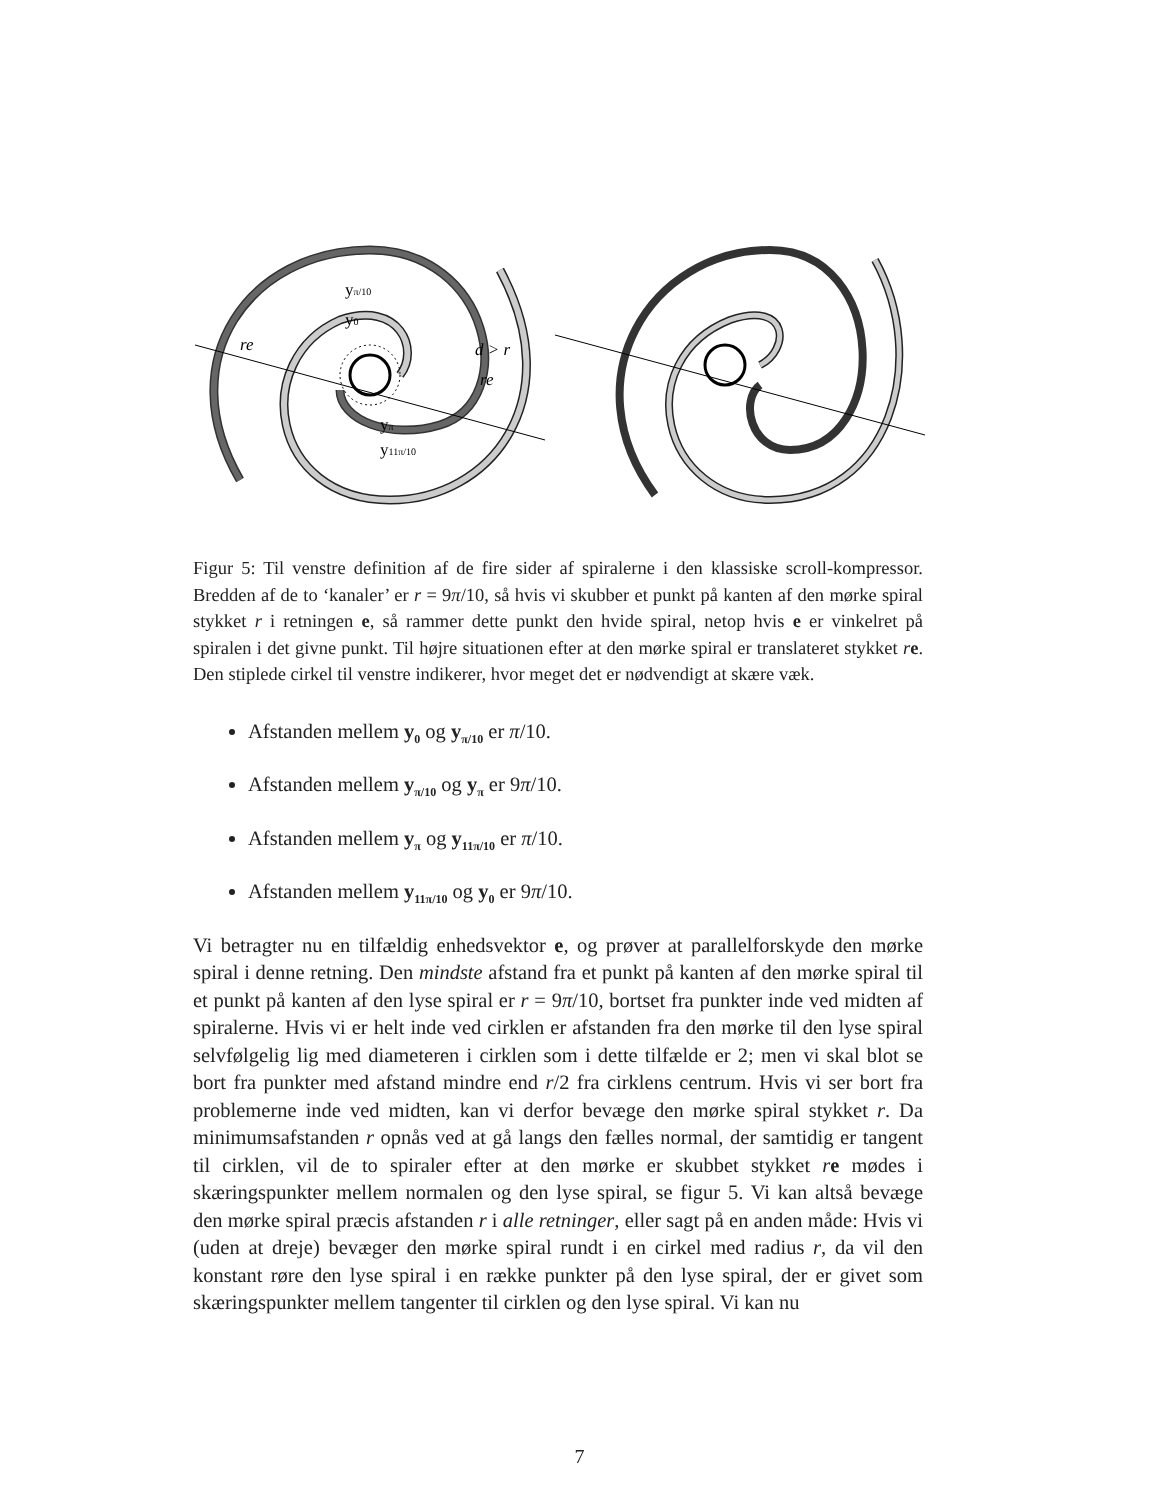yπ/10
y0
re
d > r
re
yπ
y11π/10
Figur 5: Til venstre definition af de fire sider af spiralerne i den klassiske scroll-kompressor. Bredden af de to ‘kanaler’ er r = 9π/10, så hvis vi skubber et punkt på kanten af den mørke spiral stykket r i retningen e, så rammer dette punkt den hvide spiral, netop hvis e er vinkelret på spiralen i det givne punkt. Til højre situationen efter at den mørke spiral er translateret stykket re. Den stiplede cirkel til venstre indikerer, hvor meget det er nødvendigt at skære væk.
Afstanden mellem y<sub>0</sub> og y<sub>π/10</sub> er π/10.
Afstanden mellem y<sub>π/10</sub> og y<sub>π</sub> er 9π/10.
Afstanden mellem y<sub>π</sub> og y<sub>11π/10</sub> er π/10.
Afstanden mellem y<sub>11π/10</sub> og y<sub>0</sub> er 9π/10.
Vi betragter nu en tilfældig enhedsvektor e, og prøver at parallelforskyde den mørke spiral i denne retning. Den mindste afstand fra et punkt på kanten af den mørke spiral til et punkt på kanten af den lyse spiral er r = 9π/10, bortset fra punkter inde ved midten af spiralerne. Hvis vi er helt inde ved cirklen er afstanden fra den mørke til den lyse spiral selvfølgelig lig med diameteren i cirklen som i dette tilfælde er 2; men vi skal blot se bort fra punkter med afstand mindre end r/2 fra cirklens centrum. Hvis vi ser bort fra problemerne inde ved midten, kan vi derfor bevæge den mørke spiral stykket r. Da minimumsafstanden r opnås ved at gå langs den fælles normal, der samtidig er tangent til cirklen, vil de to spiraler efter at den mørke er skubbet stykket re mødes i skæringspunkter mellem normalen og den lyse spiral, se figur 5. Vi kan altså bevæge den mørke spiral præcis afstanden r i alle retninger, eller sagt på en anden måde: Hvis vi (uden at dreje) bevæger den mørke spiral rundt i en cirkel med radius r, da vil den konstant røre den lyse spiral i en række punkter på den lyse spiral, der er givet som skæringspunkter mellem tangenter til cirklen og den lyse spiral. Vi kan nu
7